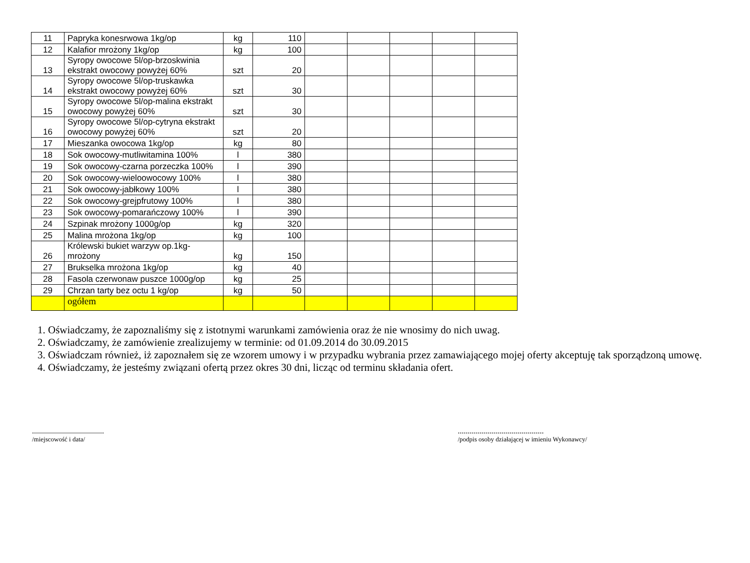| 11 | Papryka konesrwowa 1kg/op | kg | 110 | | | | | |
| 12 | Kalafior mrożony 1kg/op | kg | 100 | | | | | |
| 13 | Syropy owocowe 5l/op-brzoskwinia ekstrakt owocowy powyżej 60% | szt | 20 | | | | | |
| 14 | Syropy owocowe 5l/op-truskawka ekstrakt owocowy powyżej 60% | szt | 30 | | | | | |
| 15 | Syropy owocowe 5l/op-malina ekstrakt owocowy powyżej 60% | szt | 30 | | | | | |
| 16 | Syropy owocowe 5l/op-cytryna ekstrakt owocowy powyżej 60% | szt | 20 | | | | | |
| 17 | Mieszanka owocowa 1kg/op | kg | 80 | | | | | |
| 18 | Sok owocowy-mutliwitamina 100% | l | 380 | | | | | |
| 19 | Sok owocowy-czarna porzeczka 100% | l | 390 | | | | | |
| 20 | Sok owocowy-wieloowocowy 100% | l | 380 | | | | | |
| 21 | Sok owocowy-jabłkowy 100% | l | 380 | | | | | |
| 22 | Sok owocowy-grejpfrutowy 100% | l | 380 | | | | | |
| 23 | Sok owocowy-pomarańczowy 100% | l | 390 | | | | | |
| 24 | Szpinak mrożony 1000g/op | kg | 320 | | | | | |
| 25 | Malina mrożona 1kg/op | kg | 100 | | | | | |
| 26 | Królewski bukiet warzyw op.1kg-mrożony | kg | 150 | | | | | |
| 27 | Brukselka mrożona 1kg/op | kg | 40 | | | | | |
| 28 | Fasola czerwonaw puszce 1000g/op | kg | 25 | | | | | |
| 29 | Chrzan tarty bez octu 1 kg/op | kg | 50 | | | | | |
| | ogółem | | | | | | | |
1. Oświadczamy, że zapoznaliśmy się z istotnymi warunkami zamówienia oraz że nie wnosimy do nich uwag.
2. Oświadczamy, że zamówienie zrealizujemy w terminie: od 01.09.2014 do 30.09.2015
3. Oświadczam również, iż zapoznałem się ze wzorem umowy i w przypadku wybrania przez zamawiającego mojej oferty akceptuję tak sporządzoną umowę.
4. Oświadczamy, że jesteśmy związani ofertą przez okres 30 dni, licząc od terminu składania ofert.
....................................
/miejscowość i data/
...........................................
/podpis osoby działającej w imieniu Wykonawcy/